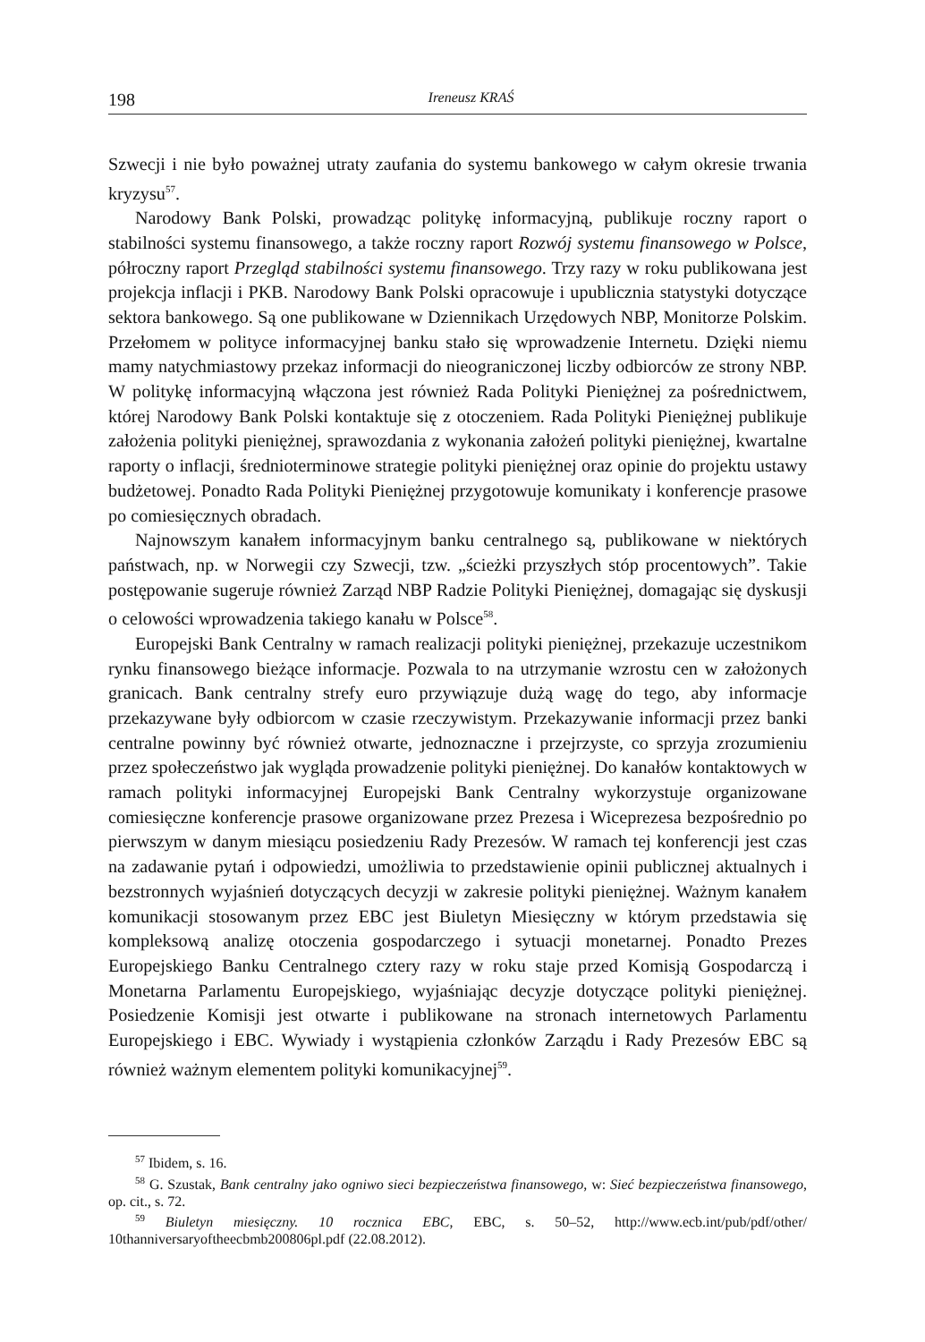198 Ireneusz KRAŚ
Szwecji i nie było poważnej utraty zaufania do systemu bankowego w całym okresie trwania kryzysu<sup>57</sup>.
Narodowy Bank Polski, prowadząc politykę informacyjną, publikuje roczny raport o stabilności systemu finansowego, a także roczny raport Rozwój systemu finansowego w Polsce, półroczny raport Przegląd stabilności systemu finansowego. Trzy razy w roku publikowana jest projekcja inflacji i PKB. Narodowy Bank Polski opracowuje i upublicznia statystyki dotyczące sektora bankowego. Są one publikowane w Dziennikach Urzędowych NBP, Monitorze Polskim. Przełomem w polityce informacyjnej banku stało się wprowadzenie Internetu. Dzięki niemu mamy natychmiastowy przekaz informacji do nieograniczonej liczby odbiorców ze strony NBP. W politykę informacyjną włączona jest również Rada Polityki Pieniężnej za pośrednictwem, której Narodowy Bank Polski kontaktuje się z otoczeniem. Rada Polityki Pieniężnej publikuje założenia polityki pieniężnej, sprawozdania z wykonania założeń polityki pieniężnej, kwartalne raporty o inflacji, średnioterminowe strategie polityki pieniężnej oraz opinie do projektu ustawy budżetowej. Ponadto Rada Polityki Pieniężnej przygotowuje komunikaty i konferencje prasowe po comiesięcznych obradach.
Najnowszym kanałem informacyjnym banku centralnego są, publikowane w niektórych państwach, np. w Norwegii czy Szwecji, tzw. „ścieżki przyszłych stóp procentowych”. Takie postępowanie sugeruje również Zarząd NBP Radzie Polityki Pieniężnej, domagając się dyskusji o celowości wprowadzenia takiego kanału w Polsce<sup>58</sup>.
Europejski Bank Centralny w ramach realizacji polityki pieniężnej, przekazuje uczestnikom rynku finansowego bieżące informacje. Pozwala to na utrzymanie wzrostu cen w założonych granicach. Bank centralny strefy euro przywiązuje dużą wagę do tego, aby informacje przekazywane były odbiorcom w czasie rzeczywistym. Przekazywanie informacji przez banki centralne powinny być również otwarte, jednoznaczne i przejrzyste, co sprzyja zrozumieniu przez społeczeństwo jak wygląda prowadzenie polityki pieniężnej. Do kanałów kontaktowych w ramach polityki informacyjnej Europejski Bank Centralny wykorzystuje organizowane comiesięczne konferencje prasowe organizowane przez Prezesa i Wiceprezesa bezpośrednio po pierwszym w danym miesiącu posiedzeniu Rady Prezesów. W ramach tej konferencji jest czas na zadawanie pytań i odpowiedzi, umożliwia to przedstawienie opinii publicznej aktualnych i bezstronnych wyjaśnień dotyczących decyzji w zakresie polityki pieniężnej. Ważnym kanałem komunikacji stosowanym przez EBC jest Biuletyn Miesięczny w którym przedstawia się kompleksową analizę otoczenia gospodarczego i sytuacji monetarnej. Ponadto Prezes Europejskiego Banku Centralnego cztery razy w roku staje przed Komisją Gospodarczą i Monetarna Parlamentu Europejskiego, wyjaśniając decyzje dotyczące polityki pieniężnej. Posiedzenie Komisji jest otwarte i publikowane na stronach internetowych Parlamentu Europejskiego i EBC. Wywiady i wystąpienia członków Zarządu i Rady Prezesów EBC są również ważnym elementem polityki komunikacyjnej<sup>59</sup>.
<sup>57</sup> Ibidem, s. 16.
<sup>58</sup> G. Szustak, Bank centralny jako ogniwo sieci bezpieczeństwa finansowego, w: Sieć bezpieczeństwa finansowego, op. cit., s. 72.
<sup>59</sup> Biuletyn miesięczny. 10 rocznica EBC, EBC, s. 50–52, http://www.ecb.int/pub/pdf/other/ 10thanniversaryoftheecbmb200806pl.pdf (22.08.2012).